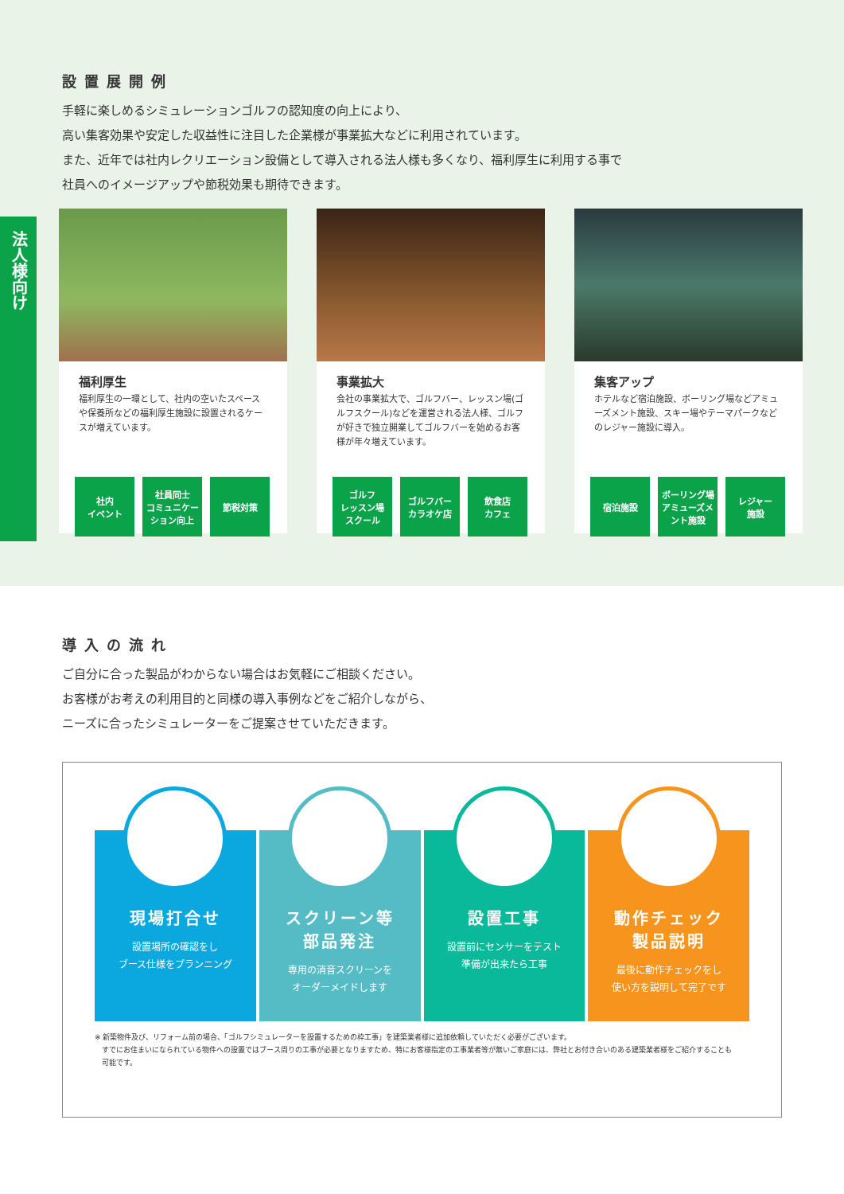設置展開例
手軽に楽しめるシミュレーションゴルフの認知度の向上により、
高い集客効果や安定した収益性に注目した企業様が事業拡大などに利用されています。
また、近年では社内レクリエーション設備として導入される法人様も多くなり、福利厚生に利用する事で
社員へのイメージアップや節税効果も期待できます。
法人様向け
福利厚生
福利厚生の一環として、社内の空いたスペースや保養所などの福利厚生施設に設置されるケースが増えています。
社内
イベント
社員同士
コミュニケーション向上
節税対策
事業拡大
会社の事業拡大で、ゴルフバー、レッスン場(ゴルフスクール)などを運営される法人様、ゴルフが好きで独立開業してゴルフバーを始めるお客様が年々増えています。
ゴルフ
レッスン場
スクール
ゴルフバー
カラオケ店
飲食店
カフェ
集客アップ
ホテルなど宿泊施設、ボーリング場などアミューズメント施設、スキー場やテーマパークなどのレジャー施設に導入。
宿泊施設 ボーリング場
アミューズメント施設
レジャー
施設
導入の流れ
ご自分に合った製品がわからない場合はお気軽にご相談ください。
お客様がお考えの利用目的と同様の導入事例などをご紹介しながら、
ニーズに合ったシミュレーターをご提案させていただきます。
現場打合せ
設置場所の確認をし
ブース仕様をプランニング
スクリーン等
部品発注
専用の消音スクリーンを
オーダーメイドします
設置工事
設置前にセンサーをテスト
準備が出来たら工事
動作チェック
製品説明
最後に動作チェックをし
使い方を説明して完了です
※ 新築物件及び、リフォーム前の場合、「ゴルフシミュレーターを設置するための枠工事」を建築業者様に追加依頼していただく必要がございます。
　すでにお住まいになられている物件への設置ではブース周りの工事が必要となりますため、特にお客様指定の工事業者等が無いご家庭には、弊社とお付き合いのある建築業者様をご紹介することも
　可能です。